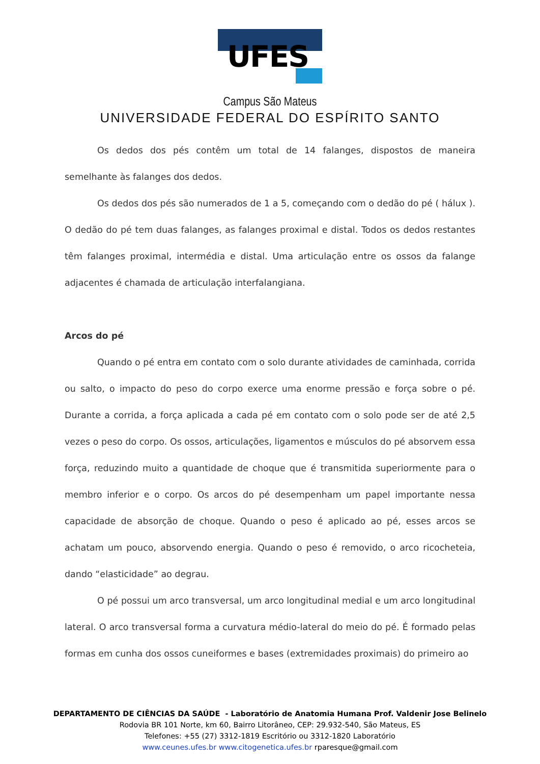UFES
Campus São Mateus
UNIVERSIDADE FEDERAL DO ESPÍRITO SANTO
Os dedos dos pés contêm um total de 14 falanges, dispostos de maneira semelhante às falanges dos dedos.
Os dedos dos pés são numerados de 1 a 5, começando com o dedão do pé ( hálux ). O dedão do pé tem duas falanges, as falanges proximal e distal. Todos os dedos restantes têm falanges proximal, intermédia e distal. Uma articulação entre os ossos da falange adjacentes é chamada de articulação interfalangiana.
Arcos do pé
Quando o pé entra em contato com o solo durante atividades de caminhada, corrida ou salto, o impacto do peso do corpo exerce uma enorme pressão e força sobre o pé. Durante a corrida, a força aplicada a cada pé em contato com o solo pode ser de até 2,5 vezes o peso do corpo. Os ossos, articulações, ligamentos e músculos do pé absorvem essa força, reduzindo muito a quantidade de choque que é transmitida superiormente para o membro inferior e o corpo. Os arcos do pé desempenham um papel importante nessa capacidade de absorção de choque. Quando o peso é aplicado ao pé, esses arcos se achatam um pouco, absorvendo energia. Quando o peso é removido, o arco ricocheteia, dando “elasticidade” ao degrau.
O pé possui um arco transversal, um arco longitudinal medial e um arco longitudinal lateral. O arco transversal forma a curvatura médio-lateral do meio do pé. É formado pelas formas em cunha dos ossos cuneiformes e bases (extremidades proximais) do primeiro ao
DEPARTAMENTO DE CIÊNCIAS DA SAÚDE - Laboratório de Anatomia Humana Prof. Valdenir Jose Belinelo
Rodovia BR 101 Norte, km 60, Bairro Litorâneo, CEP: 29.932-540, São Mateus, ES
Telefones: +55 (27) 3312-1819 Escritório ou 3312-1820 Laboratório
www.ceunes.ufes.br www.citogenetica.ufes.br rparesque@gmail.com